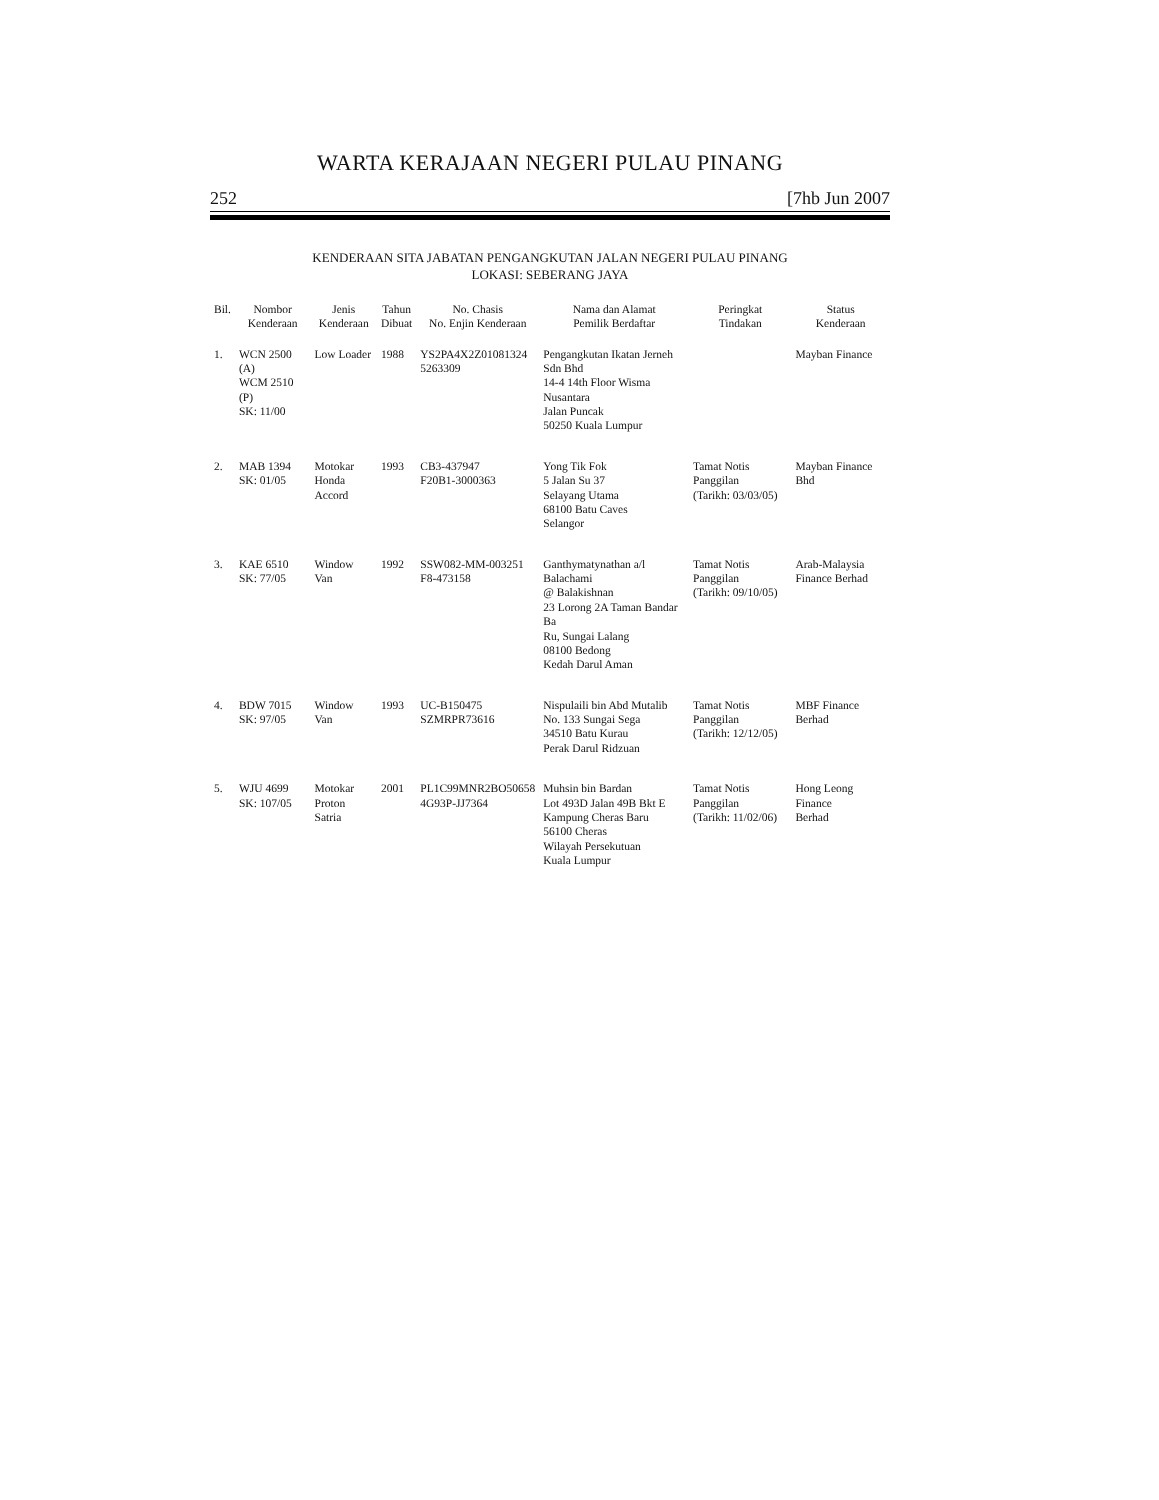WARTA KERAJAAN NEGERI PULAU PINANG
252 [7hb Jun 2007
KENDERAAN SITA JABATAN PENGANGKUTAN JALAN NEGERI PULAU PINANG
LOKASI: SEBERANG JAYA
| Bil. | Nombor Kenderaan | Jenis Kenderaan | Tahun Dibuat | No. Chasis No. Enjin Kenderaan | Nama dan Alamat Pemilik Berdaftar | Peringkat Tindakan | Status Kenderaan |
| --- | --- | --- | --- | --- | --- | --- | --- |
| 1. | WCN 2500 (A) WCM 2510 (P) SK: 11/00 | Low Loader | 1988 | YS2PA4X2Z01081324 5263309 | Pengangkutan Ikatan Jerneh Sdn Bhd 14-4 14th Floor Wisma Nusantara Jalan Puncak 50250 Kuala Lumpur | | Mayban Finance |
| 2. | MAB 1394 SK: 01/05 | Motokar Honda Accord | 1993 | CB3-437947 F20B1-3000363 | Yong Tik Fok 5 Jalan Su 37 Selayang Utama 68100 Batu Caves Selangor | Tamat Notis Panggilan (Tarikh: 03/03/05) | Mayban Finance Bhd |
| 3. | KAE 6510 SK: 77/05 | Window Van | 1992 | SSW082-MM-003251 F8-473158 | Ganthymatynathan a/l Balachami @ Balakishnan 23 Lorong 2A Taman Bandar Ba Ru, Sungai Lalang 08100 Bedong Kedah Darul Aman | Tamat Notis Panggilan (Tarikh: 09/10/05) | Arab-Malaysia Finance Berhad |
| 4. | BDW 7015 SK: 97/05 | Window Van | 1993 | UC-B150475 SZMRPR73616 | Nispulaili bin Abd Mutalib No. 133 Sungai Sega 34510 Batu Kurau Perak Darul Ridzuan | Tamat Notis Panggilan (Tarikh: 12/12/05) | MBF Finance Berhad |
| 5. | WJU 4699 SK: 107/05 | Motokar Proton Satria | 2001 | PL1C99MNR2BO50658 4G93P-JJ7364 | Muhsin bin Bardan Lot 493D Jalan 49B Bkt E Kampung Cheras Baru 56100 Cheras Wilayah Persekutuan Kuala Lumpur | Tamat Notis Panggilan (Tarikh: 11/02/06) | Hong Leong Finance Berhad |